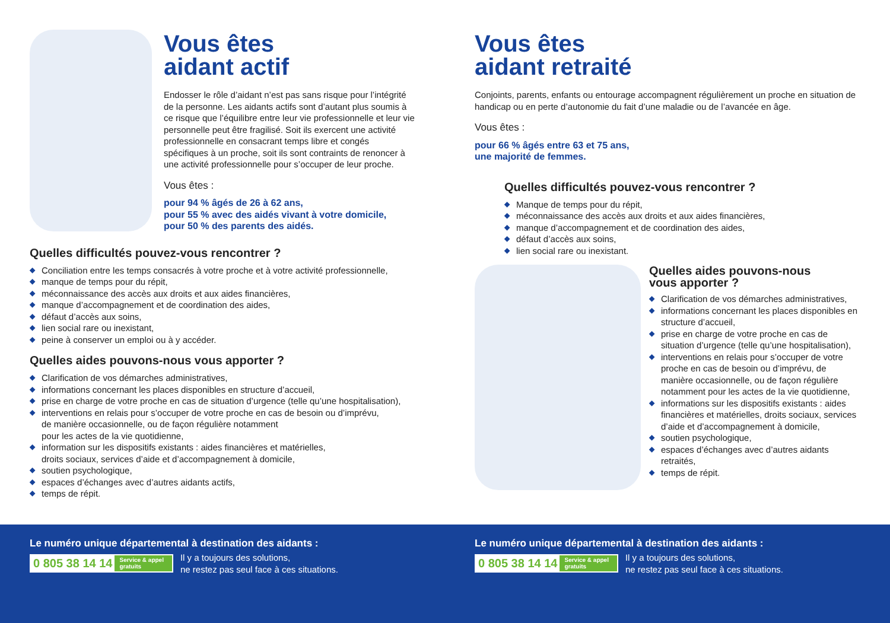Vous êtes
aidant actif
Endosser le rôle d’aidant n’est pas sans risque pour l’intégrité de la personne. Les aidants actifs sont d’autant plus soumis à ce risque que l’équilibre entre leur vie professionnelle et leur vie personnelle peut être fragilisé. Soit ils exercent une activité professionnelle en consacrant temps libre et congés spécifiques à un proche, soit ils sont contraints de renoncer à une activité professionnelle pour s’occuper de leur proche.
Vous êtes :
pour 94 % âgés de 26 à 62 ans,
pour 55 % avec des aidés vivant à votre domicile,
pour 50 % des parents des aidés.
Quelles difficultés pouvez-vous rencontrer ?
◆ Conciliation entre les temps consacrés à votre proche et à votre activité professionnelle,
◆ manque de temps pour du répit,
◆ méconnaissance des accès aux droits et aux aides financières,
◆ manque d’accompagnement et de coordination des aides,
◆ défaut d’accès aux soins,
◆ lien social rare ou inexistant,
◆ peine à conserver un emploi ou à y accéder.
Quelles aides pouvons-nous vous apporter ?
◆ Clarification de vos démarches administratives,
◆ informations concernant les places disponibles en structure d’accueil,
◆ prise en charge de votre proche en cas de situation d’urgence (telle qu’une hospitalisation),
◆ interventions en relais pour s’occuper de votre proche en cas de besoin ou d’imprévu,
de manière occasionnelle, ou de façon régulière notamment
pour les actes de la vie quotidienne,
◆ information sur les dispositifs existants : aides financières et matérielles,
droits sociaux, services d’aide et d’accompagnement à domicile,
◆ soutien psychologique,
◆ espaces d’échanges avec d’autres aidants actifs,
◆ temps de répit.
Vous êtes
aidant retraité
Conjoints, parents, enfants ou entourage accompagnent régulièrement un proche en situation de handicap ou en perte d’autonomie du fait d’une maladie ou de l’avancée en âge.
Vous êtes :
pour 66 % âgés entre 63 et 75 ans,
une majorité de femmes.
Quelles difficultés pouvez-vous rencontrer ?
◆ Manque de temps pour du répit,
◆ méconnaissance des accès aux droits et aux aides financières,
◆ manque d’accompagnement et de coordination des aides,
◆ défaut d’accès aux soins,
◆ lien social rare ou inexistant.
Quelles aides pouvons-nous
vous apporter ?
◆ Clarification de vos démarches administratives,
◆ informations concernant les places disponibles en structure d’accueil,
◆ prise en charge de votre proche en cas de situation d’urgence (telle qu’une hospitalisation),
◆ interventions en relais pour s’occuper de votre proche en cas de besoin ou d’imprévu, de manière occasionnelle, ou de façon régulière notamment pour les actes de la vie quotidienne,
◆ informations sur les dispositifs existants : aides financières et matérielles, droits sociaux, services d’aide et d’accompagnement à domicile,
◆ soutien psychologique,
◆ espaces d’échanges avec d’autres aidants retraités,
◆ temps de répit.
Le numéro unique départemental à destination des aidants :
0 805 38 14 14 Service & appel
gratuits
Il y a toujours des solutions,
ne restez pas seul face à ces situations.
Le numéro unique départemental à destination des aidants :
0 805 38 14 14 Service & appel
gratuits
Il y a toujours des solutions,
ne restez pas seul face à ces situations.